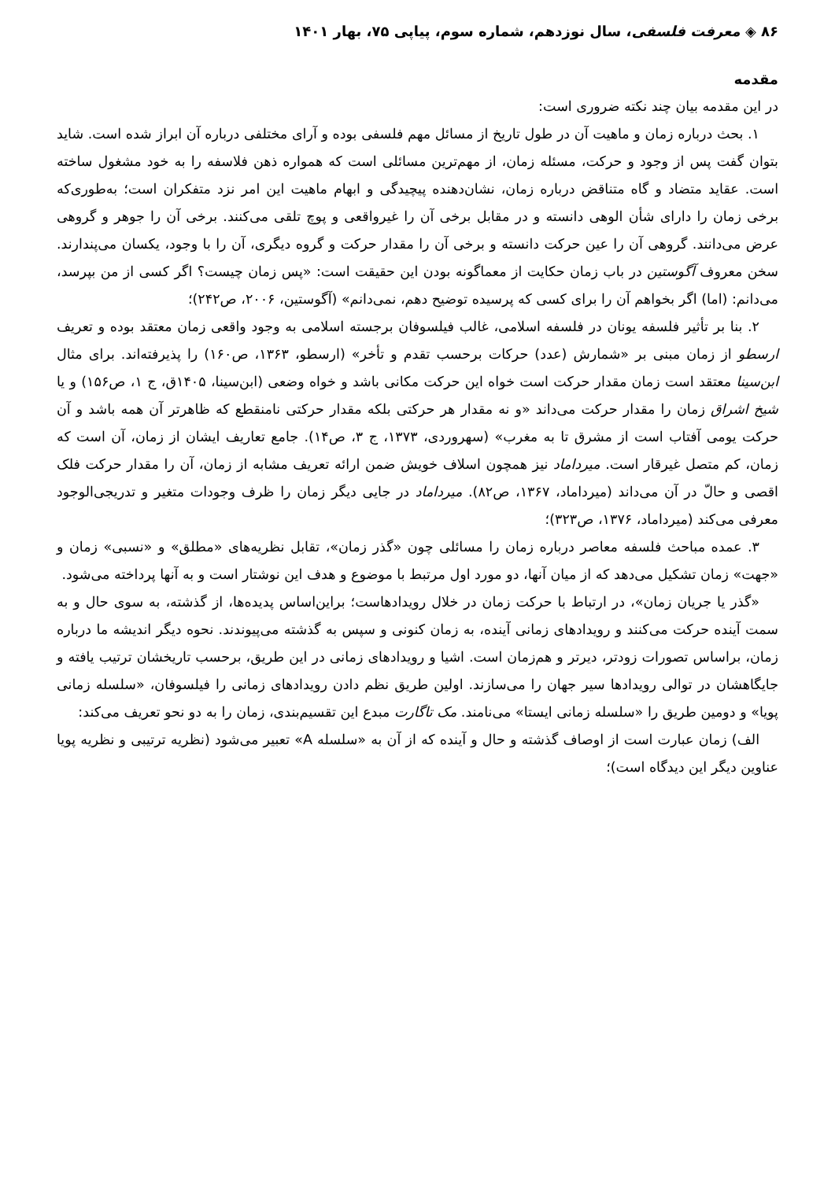۸۶ ◈ معرفت فلسفی، سال نوزدهم، شماره سوم، پیاپی ۷۵، بهار ۱۴۰۱
مقدمه
در این مقدمه بیان چند نکته ضروری است:
۱. بحث درباره زمان و ماهیت آن در طول تاریخ از مسائل مهم فلسفی بوده و آرای مختلفی درباره آن ابراز شده است. شاید بتوان گفت پس از وجود و حرکت، مسئله زمان، از مهم‌ترین مسائلی است که همواره ذهن فلاسفه را به خود مشغول ساخته است. عقاید متضاد و گاه متناقض درباره زمان، نشان‌دهنده پیچیدگی و ابهام ماهیت این امر نزد متفکران است؛ به‌طوری‌که برخی زمان را دارای شأن الوهی دانسته و در مقابل برخی آن را غیرواقعی و پوچ تلقی می‌کنند. برخی آن را جوهر و گروهی عرض می‌دانند. گروهی آن را عین حرکت دانسته و برخی آن را مقدار حرکت و گروه دیگری، آن را با وجود، یکسان می‌پندارند. سخن معروف آگوستین در باب زمان حکایت از معماگونه بودن این حقیقت است: «پس زمان چیست؟ اگر کسی از من بپرسد، می‌دانم: (اما) اگر بخواهم آن را برای کسی که پرسیده توضیح دهم، نمی‌دانم» (آگوستین، ۲۰۰۶، ص۲۴۲)؛
۲. بنا بر تأثیر فلسفه یونان در فلسفه اسلامی، غالب فیلسوفان برجسته اسلامی به وجود واقعی زمان معتقد بوده و تعریف ارسطو از زمان مبنی بر «شمارش (عدد) حرکات برحسب تقدم و تأخر» (ارسطو، ۱۳۶۳، ص۱۶۰) را پذیرفته‌اند. برای مثال ابن‌سینا معتقد است زمان مقدار حرکت است خواه این حرکت مکانی باشد و خواه وضعی (ابن‌سینا، ۱۴۰۵ق، ج ۱، ص۱۵۶) و یا شیخ اشراق زمان را مقدار حرکت می‌داند «و نه مقدار هر حرکتی بلکه مقدار حرکتی نامنقطع که ظاهرتر آن همه باشد و آن حرکت یومی آفتاب است از مشرق تا به مغرب» (سهروردی، ۱۳۷۳، ج ۳، ص۱۴). جامع تعاریف ایشان از زمان، آن است که زمان، کم متصل غیرقار است. میرداماد نیز همچون اسلاف خویش ضمن ارائه تعریف مشابه از زمان، آن را مقدار حرکت فلک اقصی و حالّ در آن می‌داند (میرداماد، ۱۳۶۷، ص۸۲). میرداماد در جایی دیگر زمان را ظرف وجودات متغیر و تدریجی‌الوجود معرفی می‌کند (میرداماد، ۱۳۷۶، ص۳۲۳)؛
۳. عمده مباحث فلسفه معاصر درباره زمان را مسائلی چون «گذر زمان»، تقابل نظریه‌های «مطلق» و «نسبی» زمان و «جهت» زمان تشکیل می‌دهد که از میان آنها، دو مورد اول مرتبط با موضوع و هدف این نوشتار است و به آنها پرداخته می‌شود.
«گذر یا جریان زمان»، در ارتباط با حرکت زمان در خلال رویدادهاست؛ براین‌اساس پدیده‌ها، از گذشته، به سوی حال و به سمت آینده حرکت می‌کنند و رویدادهای زمانی آینده، به زمان کنونی و سپس به گذشته می‌پیوندند. نحوه دیگر اندیشه ما درباره زمان، براساس تصورات زودتر، دیرتر و هم‌زمان است. اشیا و رویدادهای زمانی در این طریق، برحسب تاریخشان ترتیب یافته و جایگاهشان در توالی رویدادها سیر جهان را می‌سازند. اولین طریق نظم دادن رویدادهای زمانی را فیلسوفان، «سلسله زمانی پویا» و دومین طریق را «سلسله زمانی ایستا» می‌نامند. مک تاگارت مبدع این تقسیم‌بندی، زمان را به دو نحو تعریف می‌کند:
الف) زمان عبارت است از اوصاف گذشته و حال و آینده که از آن به «سلسله A» تعبیر می‌شود (نظریه ترتیبی و نظریه پویا عناوین دیگر این دیدگاه است)؛